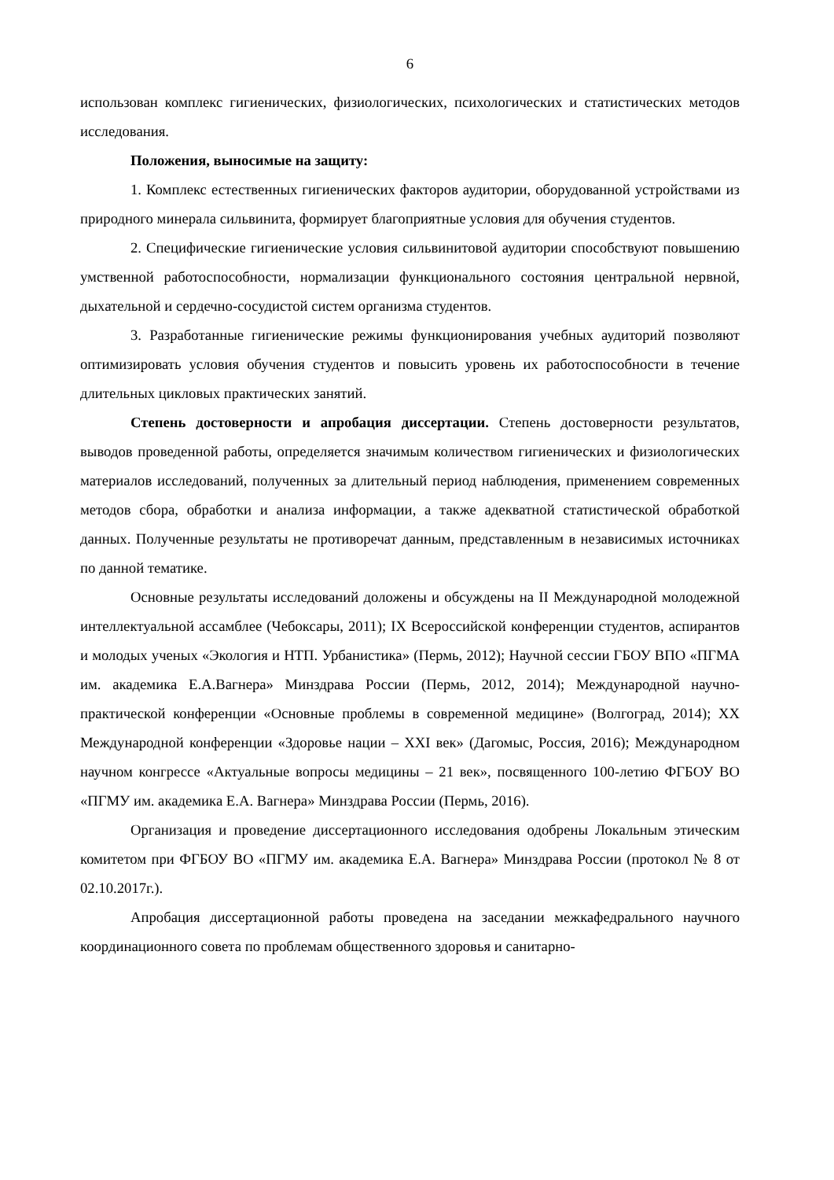6
использован комплекс гигиенических, физиологических, психологических и статистических методов исследования.
Положения, выносимые на защиту:
1. Комплекс естественных гигиенических факторов аудитории, оборудованной устройствами из природного минерала сильвинита, формирует благоприятные условия для обучения студентов.
2. Специфические гигиенические условия сильвинитовой аудитории способствуют повышению умственной работоспособности, нормализации функционального состояния центральной нервной, дыхательной и сердечно-сосудистой систем организма студентов.
3. Разработанные гигиенические режимы функционирования учебных аудиторий позволяют оптимизировать условия обучения студентов и повысить уровень их работоспособности в течение длительных цикловых практических занятий.
Степень достоверности и апробация диссертации. Степень достоверности результатов, выводов проведенной работы, определяется значимым количеством гигиенических и физиологических материалов исследований, полученных за длительный период наблюдения, применением современных методов сбора, обработки и анализа информации, а также адекватной статистической обработкой данных. Полученные результаты не противоречат данным, представленным в независимых источниках по данной тематике.
Основные результаты исследований доложены и обсуждены на II Международной молодежной интеллектуальной ассамблее (Чебоксары, 2011); IX Всероссийской конференции студентов, аспирантов и молодых ученых «Экология и НТП. Урбанистика» (Пермь, 2012); Научной сессии ГБОУ ВПО «ПГМА им. академика Е.А.Вагнера» Минздрава России (Пермь, 2012, 2014); Международной научно-практической конференции «Основные проблемы в современной медицине» (Волгоград, 2014); XX Международной конференции «Здоровье нации – XXI век» (Дагомыс, Россия, 2016); Международном научном конгрессе «Актуальные вопросы медицины – 21 век», посвященного 100-летию ФГБОУ ВО «ПГМУ им. академика Е.А. Вагнера» Минздрава России (Пермь, 2016).
Организация и проведение диссертационного исследования одобрены Локальным этическим комитетом при ФГБОУ ВО «ПГМУ им. академика Е.А. Вагнера» Минздрава России (протокол № 8 от 02.10.2017г.).
Апробация диссертационной работы проведена на заседании межкафедрального научного координационного совета по проблемам общественного здоровья и санитарно-